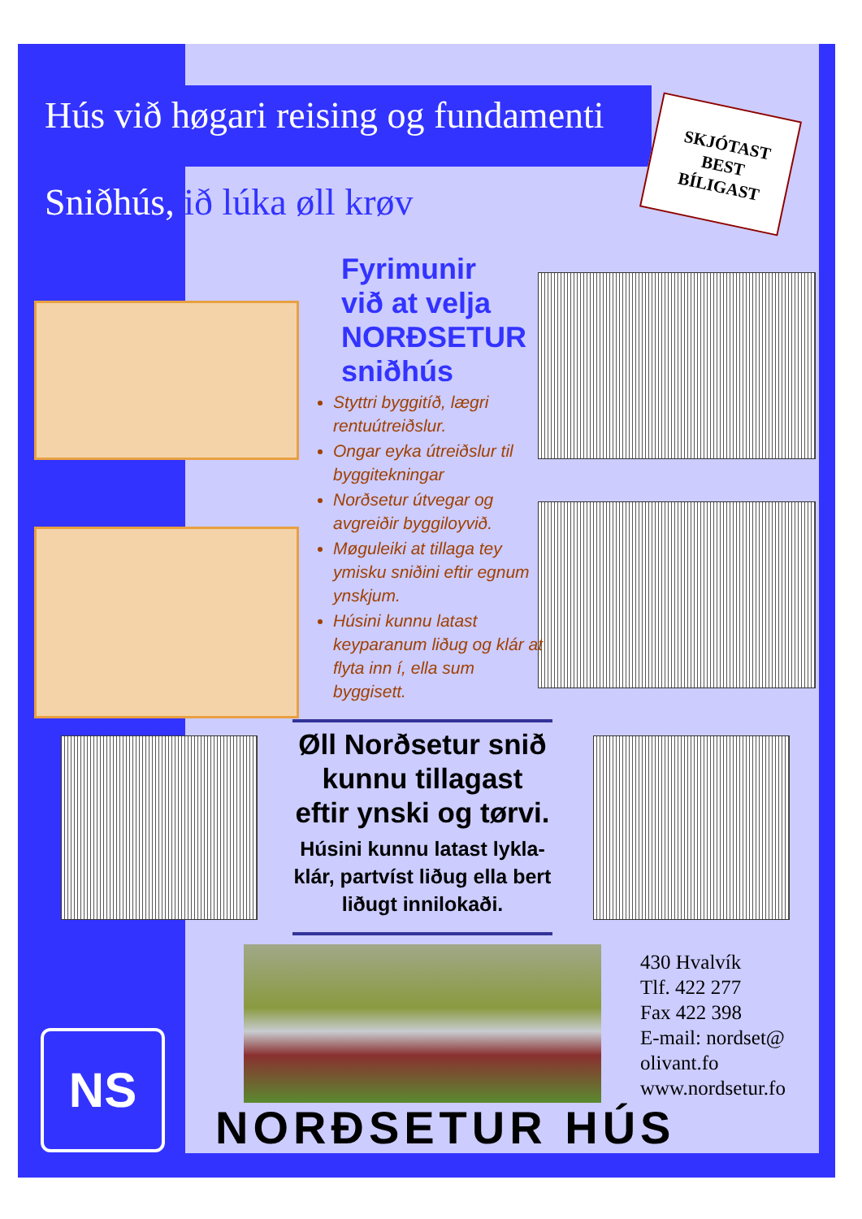Hús við høgari reising og fundamenti
Sniðhús, ið lúka øll krøv
SKJÓTAST
BEST
BÍLIGAST
Fyrimunir
við at velja
NORÐSETUR
sniðhús
Styttri byggitíð, lægri rentuútreiðslur.
Ongar eyka útreiðslur til byggitekningar
Norðsetur útvegar og avgreiðir byggiloyvið.
Møguleiki at tillaga tey ymisku sniðini eftir egnum ynskjum.
Húsini kunnu latast keyparanum liðug og klár at flyta inn í, ella sum byggisett.
Øll Norðsetur snið kunnu tillagast eftir ynski og tørvi.
Húsini kunnu latast lykla-klár, partvíst liðug ella bert liðugt innilokaði.
430 Hvalvík
Tlf. 422 277
Fax 422 398
E-mail: nordset@
olivant.fo
www.nordsetur.fo
NS
NORÐSETUR HÚS